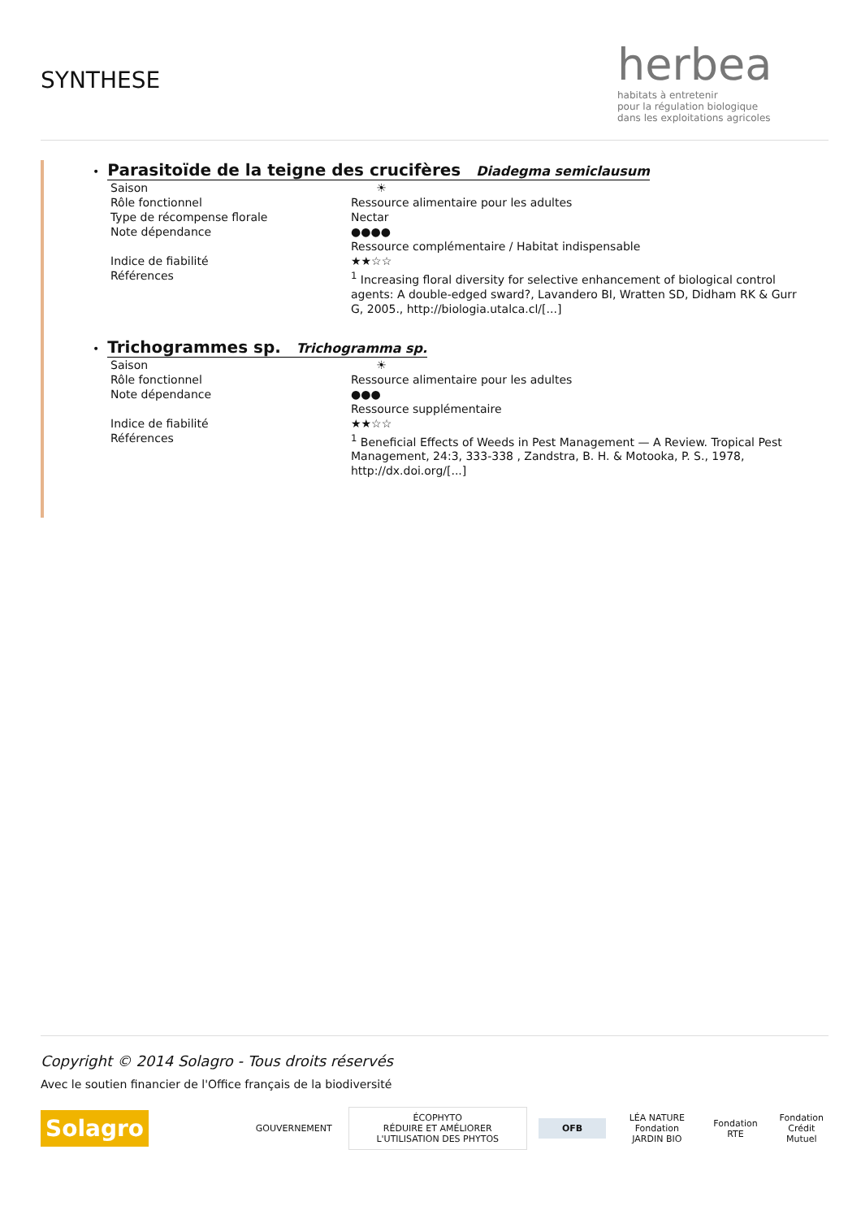SYNTHESE
herbea
habitats à entretenir
pour la régulation biologique
dans les exploitations agricoles
•
Parasitoïde de la teigne des crucifères Diadegma semiclausum
| Saison | ☀ |
| Rôle fonctionnel | Ressource alimentaire pour les adultes |
| Type de récompense florale | Nectar |
| Note dépendance | ●●●● Ressource complémentaire / Habitat indispensable |
| Indice de fiabilité | ★★☆☆ |
| Références | <sup>1</sup> Increasing floral diversity for selective enhancement of biological control agents: A double-edged sward?, Lavandero BI, Wratten SD, Didham RK & Gurr G, 2005., http://biologia.utalca.cl/[...] |
•
Trichogrammes sp. Trichogramma sp.
| Saison | ☀ |
| Rôle fonctionnel | Ressource alimentaire pour les adultes |
| Note dépendance | ●●● Ressource supplémentaire |
| Indice de fiabilité | ★★☆☆ |
| Références | <sup>1</sup> Beneficial Effects of Weeds in Pest Management — A Review. Tropical Pest Management, 24:3, 333-338 , Zandstra, B. H. & Motooka, P. S., 1978, http://dx.doi.org/[...] |
Copyright © 2014 Solagro - Tous droits réservés
Avec le soutien financier de l'Office français de la biodiversité
Solagro
GOUVERNEMENT
ÉCOPHYTO
RÉDUIRE ET AMÉLIORER L'UTILISATION DES PHYTOS
OFB
LÉA NATURE
Fondation JARDIN BIO
Fondation RTE
Fondation
Crédit Mutuel